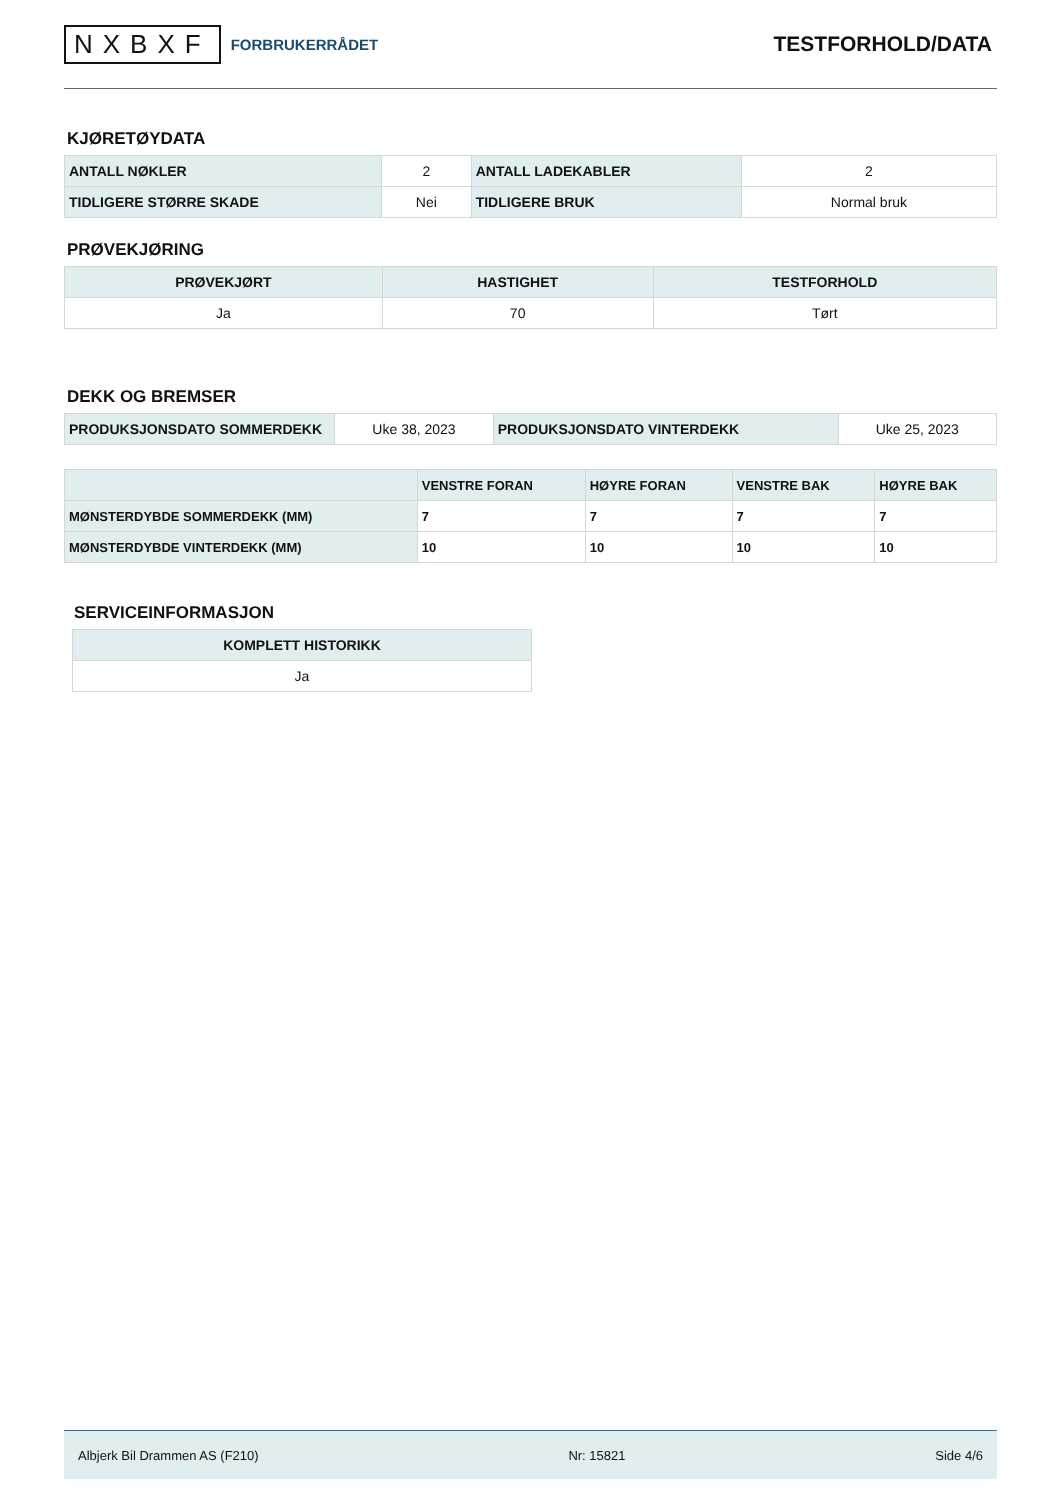NXBXF FORBRUKERRÅDET
TESTFORHOLD/DATA
KJØRETØYDATA
| ANTALL NØKLER | 2 | ANTALL LADEKABLER | 2 |
| TIDLIGERE STØRRE SKADE | Nei | TIDLIGERE BRUK | Normal bruk |
PRØVEKJØRING
| PRØVEKJØRT | HASTIGHET | TESTFORHOLD |
| --- | --- | --- |
| Ja | 70 | Tørt |
DEKK OG BREMSER
| PRODUKSJONSDATO SOMMERDEKK | Uke 38, 2023 | PRODUKSJONSDATO VINTERDEKK | Uke 25, 2023 |
| | VENSTRE FORAN | HØYRE FORAN | VENSTRE BAK | HØYRE BAK |
| --- | --- | --- | --- | --- |
| MØNSTERDYBDE SOMMERDEKK (MM) | 7 | 7 | 7 | 7 |
| MØNSTERDYBDE VINTERDEKK (MM) | 10 | 10 | 10 | 10 |
SERVICEINFORMASJON
| KOMPLETT HISTORIKK |
| --- |
| Ja |
Albjerk Bil Drammen AS (F210) Nr: 15821 Side 4/6